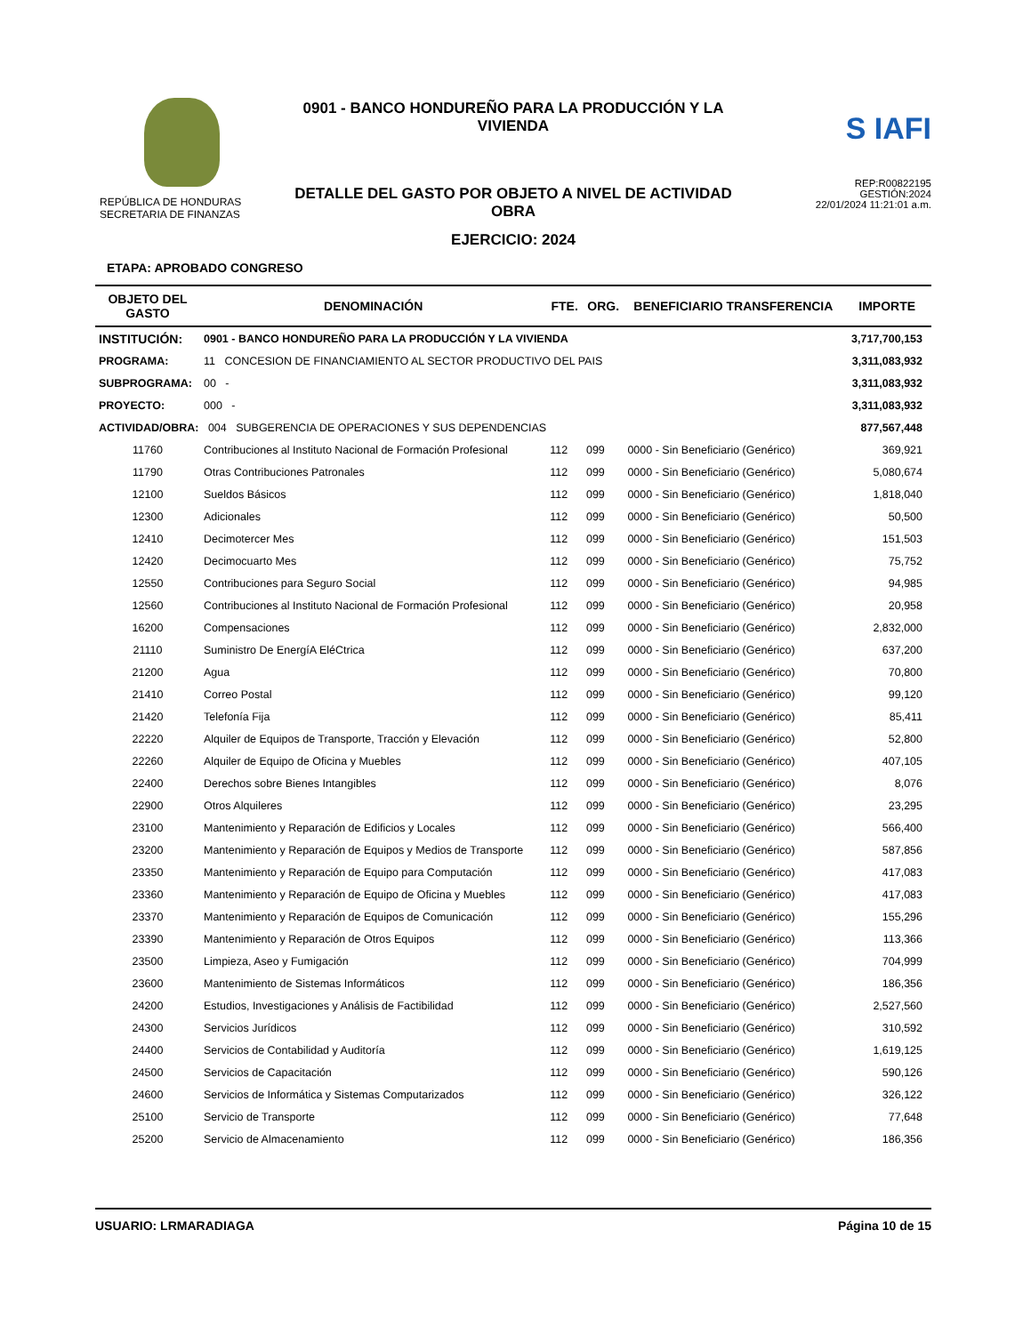REPÚBLICA DE HONDURAS
SECRETARIA DE FINANZAS
0901 - BANCO HONDUREÑO PARA LA PRODUCCIÓN Y LA VIVIENDA
DETALLE DEL GASTO POR OBJETO A NIVEL DE ACTIVIDAD OBRA
EJERCICIO: 2024
S IAFI
REP:R00822195
GESTIÓN:2024
22/01/2024 11:21:01 a.m.
ETAPA: APROBADO CONGRESO
| OBJETO DEL GASTO | DENOMINACIÓN | FTE. | ORG. | BENEFICIARIO TRANSFERENCIA | IMPORTE |
| --- | --- | --- | --- | --- | --- |
| INSTITUCIÓN: | 0901 - BANCO HONDUREÑO PARA LA PRODUCCIÓN Y LA VIVIENDA | | | | 3,717,700,153 |
| PROGRAMA: | 11 CONCESION DE FINANCIAMIENTO AL SECTOR PRODUCTIVO DEL PAIS | | | | 3,311,083,932 |
| SUBPROGRAMA: | 00 - | | | | 3,311,083,932 |
| PROYECTO: | 000 - | | | | 3,311,083,932 |
| ACTIVIDAD/OBRA: 004 SUBGERENCIA DE OPERACIONES Y SUS DEPENDENCIAS | | | | | 877,567,448 |
| 11760 | Contribuciones al Instituto Nacional de Formación Profesional | 112 | 099 | 0000 - Sin Beneficiario (Genérico) | 369,921 |
| 11790 | Otras Contribuciones Patronales | 112 | 099 | 0000 - Sin Beneficiario (Genérico) | 5,080,674 |
| 12100 | Sueldos Básicos | 112 | 099 | 0000 - Sin Beneficiario (Genérico) | 1,818,040 |
| 12300 | Adicionales | 112 | 099 | 0000 - Sin Beneficiario (Genérico) | 50,500 |
| 12410 | Decimotercer Mes | 112 | 099 | 0000 - Sin Beneficiario (Genérico) | 151,503 |
| 12420 | Decimocuarto Mes | 112 | 099 | 0000 - Sin Beneficiario (Genérico) | 75,752 |
| 12550 | Contribuciones para Seguro Social | 112 | 099 | 0000 - Sin Beneficiario (Genérico) | 94,985 |
| 12560 | Contribuciones al Instituto Nacional de Formación Profesional | 112 | 099 | 0000 - Sin Beneficiario (Genérico) | 20,958 |
| 16200 | Compensaciones | 112 | 099 | 0000 - Sin Beneficiario (Genérico) | 2,832,000 |
| 21110 | Suministro De EnergíA EléCtrica | 112 | 099 | 0000 - Sin Beneficiario (Genérico) | 637,200 |
| 21200 | Agua | 112 | 099 | 0000 - Sin Beneficiario (Genérico) | 70,800 |
| 21410 | Correo Postal | 112 | 099 | 0000 - Sin Beneficiario (Genérico) | 99,120 |
| 21420 | Telefonía Fija | 112 | 099 | 0000 - Sin Beneficiario (Genérico) | 85,411 |
| 22220 | Alquiler de Equipos de Transporte, Tracción y Elevación | 112 | 099 | 0000 - Sin Beneficiario (Genérico) | 52,800 |
| 22260 | Alquiler de Equipo de Oficina y Muebles | 112 | 099 | 0000 - Sin Beneficiario (Genérico) | 407,105 |
| 22400 | Derechos sobre Bienes Intangibles | 112 | 099 | 0000 - Sin Beneficiario (Genérico) | 8,076 |
| 22900 | Otros Alquileres | 112 | 099 | 0000 - Sin Beneficiario (Genérico) | 23,295 |
| 23100 | Mantenimiento y Reparación de Edificios y Locales | 112 | 099 | 0000 - Sin Beneficiario (Genérico) | 566,400 |
| 23200 | Mantenimiento y Reparación de Equipos y Medios de Transporte | 112 | 099 | 0000 - Sin Beneficiario (Genérico) | 587,856 |
| 23350 | Mantenimiento y Reparación de Equipo para Computación | 112 | 099 | 0000 - Sin Beneficiario (Genérico) | 417,083 |
| 23360 | Mantenimiento y Reparación de Equipo de Oficina y Muebles | 112 | 099 | 0000 - Sin Beneficiario (Genérico) | 417,083 |
| 23370 | Mantenimiento y Reparación de Equipos de Comunicación | 112 | 099 | 0000 - Sin Beneficiario (Genérico) | 155,296 |
| 23390 | Mantenimiento y Reparación de Otros Equipos | 112 | 099 | 0000 - Sin Beneficiario (Genérico) | 113,366 |
| 23500 | Limpieza, Aseo y Fumigación | 112 | 099 | 0000 - Sin Beneficiario (Genérico) | 704,999 |
| 23600 | Mantenimiento de Sistemas Informáticos | 112 | 099 | 0000 - Sin Beneficiario (Genérico) | 186,356 |
| 24200 | Estudios, Investigaciones y Análisis de Factibilidad | 112 | 099 | 0000 - Sin Beneficiario (Genérico) | 2,527,560 |
| 24300 | Servicios Jurídicos | 112 | 099 | 0000 - Sin Beneficiario (Genérico) | 310,592 |
| 24400 | Servicios de Contabilidad y Auditoría | 112 | 099 | 0000 - Sin Beneficiario (Genérico) | 1,619,125 |
| 24500 | Servicios de Capacitación | 112 | 099 | 0000 - Sin Beneficiario (Genérico) | 590,126 |
| 24600 | Servicios de Informática y Sistemas Computarizados | 112 | 099 | 0000 - Sin Beneficiario (Genérico) | 326,122 |
| 25100 | Servicio de Transporte | 112 | 099 | 0000 - Sin Beneficiario (Genérico) | 77,648 |
| 25200 | Servicio de Almacenamiento | 112 | 099 | 0000 - Sin Beneficiario (Genérico) | 186,356 |
USUARIO: LRMARADIAGA Página 10 de 15